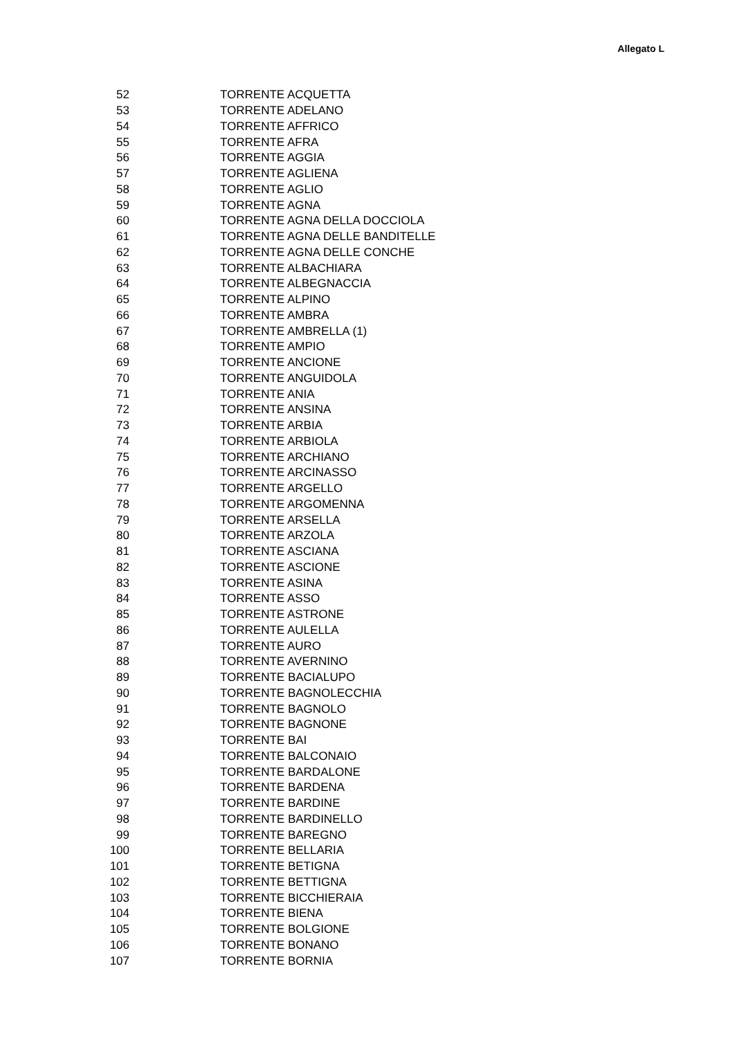Allegato L
| 52 | TORRENTE ACQUETTA |
| 53 | TORRENTE ADELANO |
| 54 | TORRENTE AFFRICO |
| 55 | TORRENTE AFRA |
| 56 | TORRENTE AGGIA |
| 57 | TORRENTE AGLIENA |
| 58 | TORRENTE AGLIO |
| 59 | TORRENTE AGNA |
| 60 | TORRENTE AGNA DELLA DOCCIOLA |
| 61 | TORRENTE AGNA DELLE BANDITELLE |
| 62 | TORRENTE AGNA DELLE CONCHE |
| 63 | TORRENTE ALBACHIARA |
| 64 | TORRENTE ALBEGNACCIA |
| 65 | TORRENTE ALPINO |
| 66 | TORRENTE AMBRA |
| 67 | TORRENTE AMBRELLA (1) |
| 68 | TORRENTE AMPIO |
| 69 | TORRENTE ANCIONE |
| 70 | TORRENTE ANGUIDOLA |
| 71 | TORRENTE ANIA |
| 72 | TORRENTE ANSINA |
| 73 | TORRENTE ARBIA |
| 74 | TORRENTE ARBIOLA |
| 75 | TORRENTE ARCHIANO |
| 76 | TORRENTE ARCINASSO |
| 77 | TORRENTE ARGELLO |
| 78 | TORRENTE ARGOMENNA |
| 79 | TORRENTE ARSELLA |
| 80 | TORRENTE ARZOLA |
| 81 | TORRENTE ASCIANA |
| 82 | TORRENTE ASCIONE |
| 83 | TORRENTE ASINA |
| 84 | TORRENTE ASSO |
| 85 | TORRENTE ASTRONE |
| 86 | TORRENTE AULELLA |
| 87 | TORRENTE AURO |
| 88 | TORRENTE AVERNINO |
| 89 | TORRENTE BACIALUPO |
| 90 | TORRENTE BAGNOLECCHIA |
| 91 | TORRENTE BAGNOLO |
| 92 | TORRENTE BAGNONE |
| 93 | TORRENTE BAI |
| 94 | TORRENTE BALCONAIO |
| 95 | TORRENTE BARDALONE |
| 96 | TORRENTE BARDENA |
| 97 | TORRENTE BARDINE |
| 98 | TORRENTE BARDINELLO |
| 99 | TORRENTE BAREGNO |
| 100 | TORRENTE BELLARIA |
| 101 | TORRENTE BETIGNA |
| 102 | TORRENTE BETTIGNA |
| 103 | TORRENTE BICCHIERAIA |
| 104 | TORRENTE BIENA |
| 105 | TORRENTE BOLGIONE |
| 106 | TORRENTE BONANO |
| 107 | TORRENTE BORNIA |